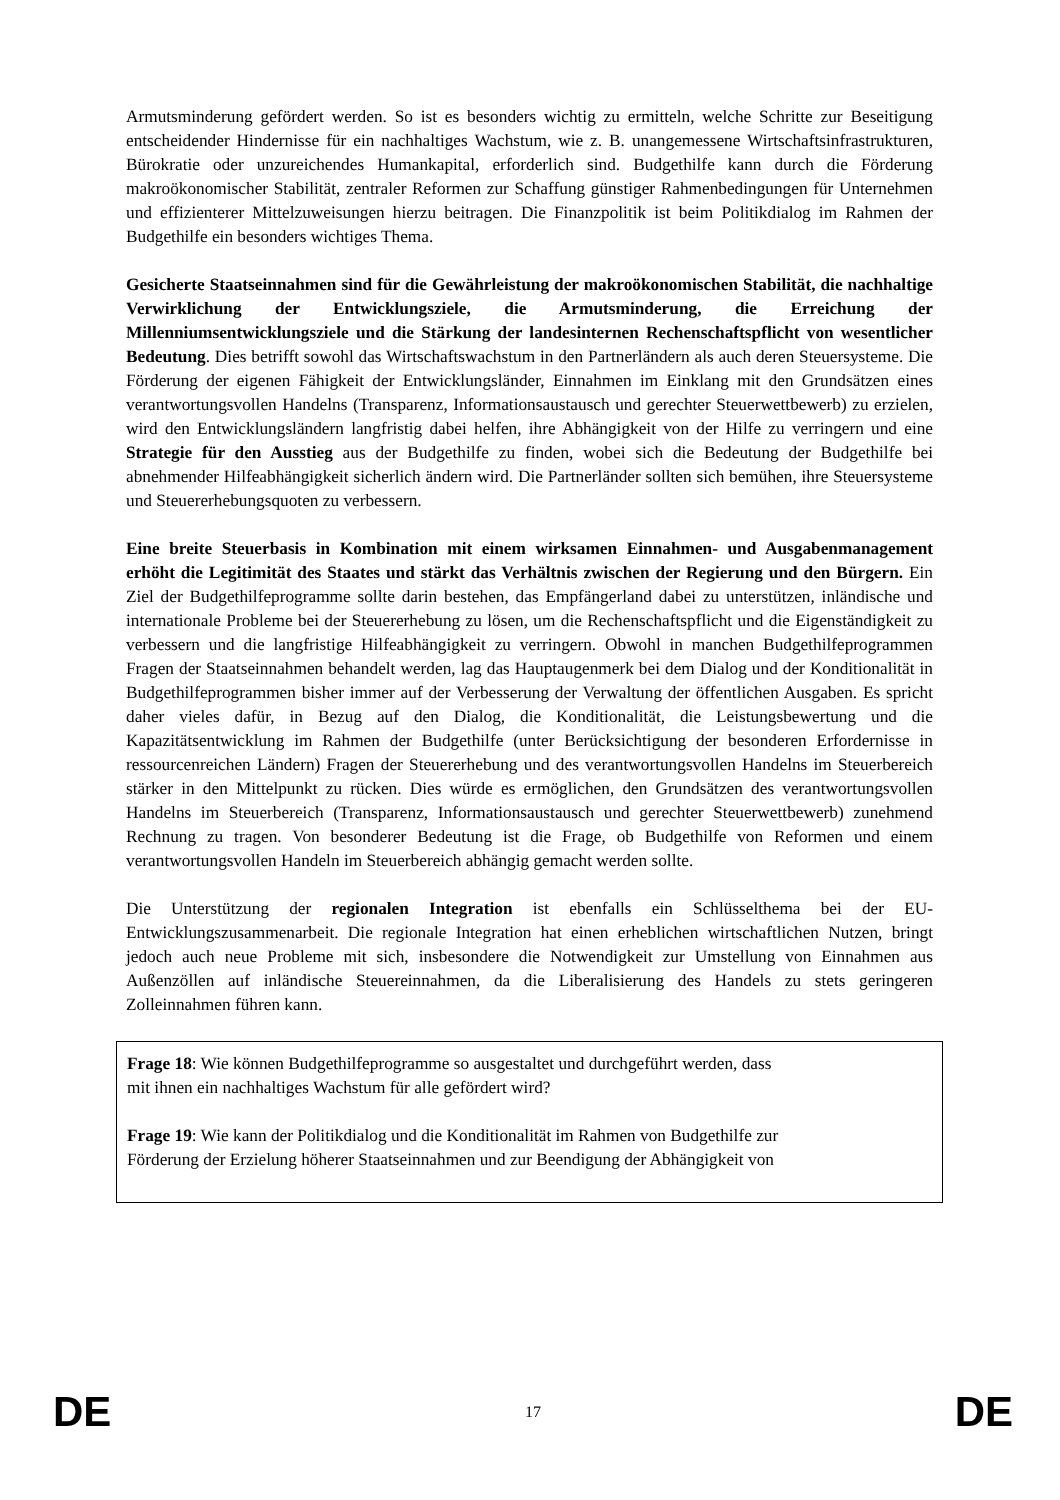Armutsminderung gefördert werden. So ist es besonders wichtig zu ermitteln, welche Schritte zur Beseitigung entscheidender Hindernisse für ein nachhaltiges Wachstum, wie z. B. unangemessene Wirtschaftsinfrastrukturen, Bürokratie oder unzureichendes Humankapital, erforderlich sind. Budgethilfe kann durch die Förderung makroökonomischer Stabilität, zentraler Reformen zur Schaffung günstiger Rahmenbedingungen für Unternehmen und effizienterer Mittelzuweisungen hierzu beitragen. Die Finanzpolitik ist beim Politikdialog im Rahmen der Budgethilfe ein besonders wichtiges Thema.
Gesicherte Staatseinnahmen sind für die Gewährleistung der makroökonomischen Stabilität, die nachhaltige Verwirklichung der Entwicklungsziele, die Armutsminderung, die Erreichung der Millenniumsentwicklungsziele und die Stärkung der landesinternen Rechenschaftspflicht von wesentlicher Bedeutung. Dies betrifft sowohl das Wirtschaftswachstum in den Partnerländern als auch deren Steuersysteme. Die Förderung der eigenen Fähigkeit der Entwicklungsländer, Einnahmen im Einklang mit den Grundsätzen eines verantwortungsvollen Handelns (Transparenz, Informationsaustausch und gerechter Steuerwettbewerb) zu erzielen, wird den Entwicklungsländern langfristig dabei helfen, ihre Abhängigkeit von der Hilfe zu verringern und eine Strategie für den Ausstieg aus der Budgethilfe zu finden, wobei sich die Bedeutung der Budgethilfe bei abnehmender Hilfeabhängigkeit sicherlich ändern wird. Die Partnerländer sollten sich bemühen, ihre Steuersysteme und Steuererhebungsquoten zu verbessern.
Eine breite Steuerbasis in Kombination mit einem wirksamen Einnahmen- und Ausgabenmanagement erhöht die Legitimität des Staates und stärkt das Verhältnis zwischen der Regierung und den Bürgern. Ein Ziel der Budgethilfeprogramme sollte darin bestehen, das Empfängerland dabei zu unterstützen, inländische und internationale Probleme bei der Steuererhebung zu lösen, um die Rechenschaftspflicht und die Eigenständigkeit zu verbessern und die langfristige Hilfeabhängigkeit zu verringern. Obwohl in manchen Budgethilfeprogrammen Fragen der Staatseinnahmen behandelt werden, lag das Hauptaugenmerk bei dem Dialog und der Konditionalität in Budgethilfeprogrammen bisher immer auf der Verbesserung der Verwaltung der öffentlichen Ausgaben. Es spricht daher vieles dafür, in Bezug auf den Dialog, die Konditionalität, die Leistungsbewertung und die Kapazitätsentwicklung im Rahmen der Budgethilfe (unter Berücksichtigung der besonderen Erfordernisse in ressourcenreichen Ländern) Fragen der Steuererhebung und des verantwortungsvollen Handelns im Steuerbereich stärker in den Mittelpunkt zu rücken. Dies würde es ermöglichen, den Grundsätzen des verantwortungsvollen Handelns im Steuerbereich (Transparenz, Informationsaustausch und gerechter Steuerwettbewerb) zunehmend Rechnung zu tragen. Von besonderer Bedeutung ist die Frage, ob Budgethilfe von Reformen und einem verantwortungsvollen Handeln im Steuerbereich abhängig gemacht werden sollte.
Die Unterstützung der regionalen Integration ist ebenfalls ein Schlüsselthema bei der EU-Entwicklungszusammenarbeit. Die regionale Integration hat einen erheblichen wirtschaftlichen Nutzen, bringt jedoch auch neue Probleme mit sich, insbesondere die Notwendigkeit zur Umstellung von Einnahmen aus Außenzöllen auf inländische Steuereinnahmen, da die Liberalisierung des Handels zu stets geringeren Zolleinnahmen führen kann.
Frage 18: Wie können Budgethilfeprogramme so ausgestaltet und durchgeführt werden, dass
mit ihnen ein nachhaltiges Wachstum für alle gefördert wird?
Frage 19: Wie kann der Politikdialog und die Konditionalität im Rahmen von Budgethilfe zur
Förderung der Erzielung höherer Staatseinnahmen und zur Beendigung der Abhängigkeit von
DE 17 DE